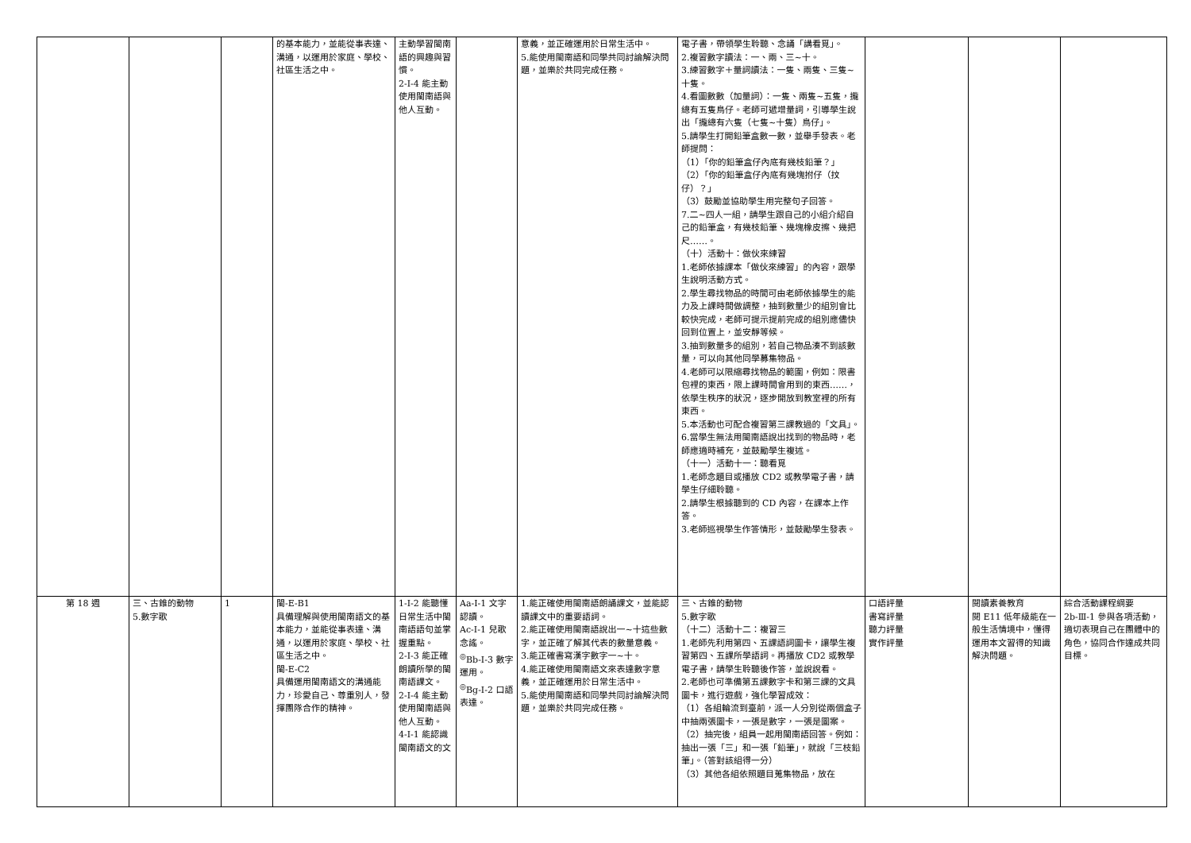| | | | 的基本能力，並能從事表達、溝通，以運用於家庭、學校、社區生活之中。 | 主動學習閩南語的興趣與習慣。 2-Ⅰ-4 能主動使用閩南語與他人互動。 | | 意義，並正確運用於日常生活中。 5.能使用閩南語和同學共同討論解決問題，並樂於共同完成任務。 | 電子書，帶領學生聆聽、念誦「講看覓」。 2.複習數字讀法：一、兩、三~十。 3.練習數字＋量詞讀法：一隻、兩隻、三隻~十隻。 4.看圖數數（加量詞）：一隻、兩隻~五隻，攏總有五隻鳥仔。老師可遞增量詞，引導學生說出「攏總有六隻（七隻~十隻）鳥仔」。 5.請學生打開鉛筆盒數一數，並舉手發表。老師提問： （1）「你的鉛筆盒仔內底有幾枝鉛筆？」 （2）「你的鉛筆盒仔內底有幾塊拊仔（抆仔）？」 （3）鼓勵並協助學生用完整句子回答。 7.二~四人一組，請學生跟自己的小組介紹自己的鉛筆盒，有幾枝鉛筆、幾塊橡皮擦、幾把尺……。 （十）活動十：做伙來練習 1.老師依據課本「做伙來練習」的內容，跟學生說明活動方式。 2.學生尋找物品的時間可由老師依據學生的能力及上課時間做調整，抽到數量少的組別會比較快完成，老師可提示提前完成的組別應儘快回到位置上，並安靜等候。 3.抽到數量多的組別，若自己物品湊不到該數量，可以向其他同學募集物品。 4.老師可以限縮尋找物品的範圍，例如：限書包裡的東西，限上課時間會用到的東西……，依學生秩序的狀況，逐步開放到教室裡的所有東西。 5.本活動也可配合複習第三課教過的「文具」。 6.當學生無法用閩南語說出找到的物品時，老師應適時補充，並鼓勵學生複述。 （十一）活動十一：聽看覓 1.老師念題目或播放 CD2 或教學電子書，請學生仔細聆聽。 2.請學生根據聽到的 CD 內容，在課本上作答。 3.老師巡視學生作答情形，並鼓勵學生發表。 | | | |
| 第 18 週 | 三、古錐的動物 5.數字歌 | 1 | 閩-E-B1 具備理解與使用閩南語文的基本能力，並能從事表達、溝通，以運用於家庭、學校、社區生活之中。 閩-E-C2 具備運用閩南語文的溝通能力，珍愛自己、尊重別人，發揮團隊合作的精神。 | 1-Ⅰ-2 能聽懂日常生活中閩南語語句並掌握重點。 2-Ⅰ-3 能正確朗讀所學的閩南語課文。 2-Ⅰ-4 能主動使用閩南語與他人互動。 4-Ⅰ-1 能認識閩南語文的文 | Aa-Ⅰ-1 文字認讀。 Ac-Ⅰ-1 兒歌念謠。 <sup>◎</sup>Bb-Ⅰ-3 數字運用。 <sup>◎</sup>Bg-Ⅰ-2 口語表達。 | 1.能正確使用閩南語朗誦課文，並能認讀課文中的重要語詞。 2.能正確使用閩南語說出一~十這些數字，並正確了解其代表的數量意義。 3.能正確書寫漢字數字一~十。 4.能正確使用閩南語文來表達數字意義，並正確運用於日常生活中。 5.能使用閩南語和同學共同討論解決問題，並樂於共同完成任務。 | 三、古錐的動物 5.數字歌 （十二）活動十二：複習三 1.老師先利用第四、五課語詞圖卡，讓學生複習第四、五課所學語詞。再播放 CD2 或教學電子書，請學生聆聽後作答，並說說看。 2.老師也可準備第五課數字卡和第三課的文具圖卡，進行遊戲，強化學習成效： （1）各組輪流到臺前，派一人分別從兩個盒子中抽兩張圖卡，一張是數字，一張是圖案。 （2）抽完後，組員一起用閩南語回答。例如：抽出一張「三」和一張「鉛筆」，就說「三枝鉛筆」。（答對該組得一分） （3）其他各組依照題目蒐集物品，放在 | 口語評量 書寫評量 聽力評量 實作評量 | 閱讀素養教育 閱 E11 低年級能在一般生活情境中，懂得運用本文習得的知識解決問題。 | 綜合活動課程綱要 2b-Ⅲ-1 參與各項活動，適切表現自己在團體中的角色，協同合作達成共同目標。 |